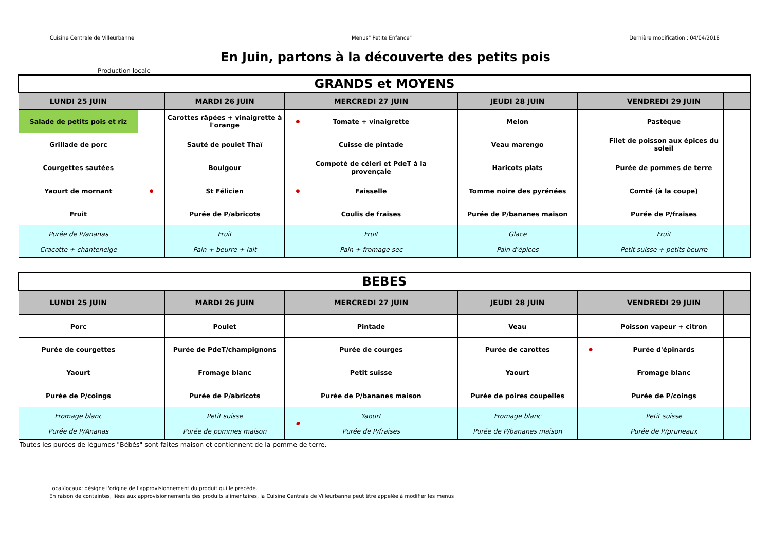Cuisine Centrale de Villeurbanne Menus" Petite Enfance" Dernière modification : 04/04/2018
En Juin, partons à la découverte des petits pois
Production locale
| GRANDS et MOYENS | | | | | | | | | |
| LUNDI 25 JUIN | | MARDI 26 JUIN | | MERCREDI 27 JUIN | | JEUDI 28 JUIN | | VENDREDI 29 JUIN | |
| Salade de petits pois et riz | | Carottes râpées + vinaigrette à l'orange | ● | Tomate + vinaigrette | | Melon | | Pastèque | |
| Grillade de porc | | Sauté de poulet Thaï | | Cuisse de pintade | | Veau marengo | | Filet de poisson aux épices du soleil | |
| Courgettes sautées | | Boulgour | | Compoté de céleri et PdeT à la provençale | | Haricots plats | | Purée de pommes de terre | |
| Yaourt de mornant | ● | St Félicien | ● | Faisselle | | Tomme noire des pyrénées | | Comté (à la coupe) | |
| Fruit | | Purée de P/abricots | | Coulis de fraises | | Purée de P/bananes maison | | Purée de P/fraises | |
| Purée de P/ananas Cracotte + chanteneige | | Fruit Pain + beurre + lait | | Fruit Pain + fromage sec | | Glace Pain d'épices | | Fruit Petit suisse + petits beurre | |
| BEBES | | | | | | | | | |
| LUNDI 25 JUIN | | MARDI 26 JUIN | | MERCREDI 27 JUIN | | JEUDI 28 JUIN | | VENDREDI 29 JUIN | |
| Porc | | Poulet | | Pintade | | Veau | | Poisson vapeur + citron | |
| Purée de courgettes | | Purée de PdeT/champignons | | Purée de courges | | Purée de carottes | ● | Purée d'épinards | |
| Yaourt | | Fromage blanc | | Petit suisse | | Yaourt | | Fromage blanc | |
| Purée de P/coings | | Purée de P/abricots | | Purée de P/bananes maison | | Purée de poires coupelles | | Purée de P/coings | |
| Fromage blanc Purée de P/Ananas | | Petit suisse Purée de pommes maison | ● | Yaourt Purée de P/fraises | | Fromage blanc Purée de P/bananes maison | | Petit suisse Purée de P/pruneaux | |
Toutes les purées de légumes "Bébés" sont faites maison et contiennent de la pomme de terre.
Local/locaux: désigne l'origine de l'approvisionnement du produit qui le précède.
En raison de containtes, liées aux approvisionnements des produits alimentaires, la Cuisine Centrale de Villeurbanne peut être appelée à modifier les menus